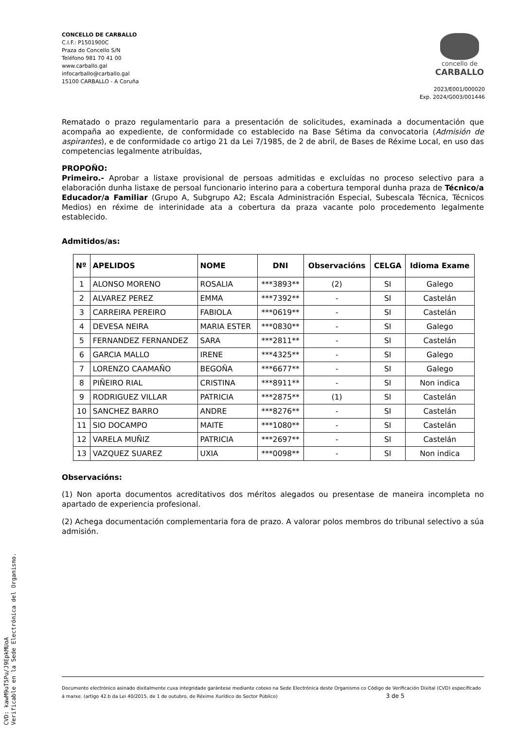CONCELLO DE CARBALLO
C.I.F.: P1501900C
Praza do Concello S/N
Teléfono 981 70 41 00
www.carballo.gal
infocarballo@carballo.gal
15100 CARBALLO - A Coruña
concello de
CARBALLO
2023/E001/000020
Exp. 2024/G003/001446
Rematado o prazo regulamentario para a presentación de solicitudes, examinada a documentación que acompaña ao expediente, de conformidade co establecido na Base Sétima da convocatoria (Admisión de aspirantes), e de conformidade co artigo 21 da Lei 7/1985, de 2 de abril, de Bases de Réxime Local, en uso das competencias legalmente atribuídas,
PROPOÑO:
Primeiro.- Aprobar a listaxe provisional de persoas admitidas e excluídas no proceso selectivo para a elaboración dunha listaxe de persoal funcionario interino para a cobertura temporal dunha praza de Técnico/a Educador/a Familiar (Grupo A, Subgrupo A2; Escala Administración Especial, Subescala Técnica, Técnicos Medios) en réxime de interinidade ata a cobertura da praza vacante polo procedemento legalmente establecido.
Admitidos/as:
| Nº | APELIDOS | NOME | DNI | Observacións | CELGA | Idioma Exame |
| --- | --- | --- | --- | --- | --- | --- |
| 1 | ALONSO MORENO | ROSALIA | ***3893** | (2) | SI | Galego |
| 2 | ALVAREZ PEREZ | EMMA | ***7392** | - | SI | Castelán |
| 3 | CARREIRA PEREIRO | FABIOLA | ***0619** | - | SI | Castelán |
| 4 | DEVESA NEIRA | MARIA ESTER | ***0830** | - | SI | Galego |
| 5 | FERNANDEZ FERNANDEZ | SARA | ***2811** | - | SI | Castelán |
| 6 | GARCIA MALLO | IRENE | ***4325** | - | SI | Galego |
| 7 | LORENZO CAAMAÑO | BEGOÑA | ***6677** | - | SI | Galego |
| 8 | PIÑEIRO RIAL | CRISTINA | ***8911** | - | SI | Non indica |
| 9 | RODRIGUEZ VILLAR | PATRICIA | ***2875** | (1) | SI | Castelán |
| 10 | SANCHEZ BARRO | ANDRE | ***8276** | - | SI | Castelán |
| 11 | SIO DOCAMPO | MAITE | ***1080** | - | SI | Castelán |
| 12 | VARELA MUÑIZ | PATRICIA | ***2697** | - | SI | Castelán |
| 13 | VAZQUEZ SUAREZ | UXIA | ***0098** | - | SI | Non indica |
Observacións:
(1) Non aporta documentos acreditativos dos méritos alegados ou presentase de maneira incompleta no apartado de experiencia profesional.
(2) Achega documentación complementaria fora de prazo. A valorar polos membros do tribunal selectivo a súa admisión.
Documento electrónico asinado dixitalmente cuxa integridade garántese mediante cotexo na Sede Electrónica deste Organismo co Código de Verificación Dixital (CVD) especificado á marxe. (artigo 42.b da Lei 40/2015, de 1 de outubro, de Réxime Xurídico do Sector Público) 3 de 5
CVD: kawM9uT5Pu/J9EpkMUoA
Verificable en la Sede Electrónica del Organismo.